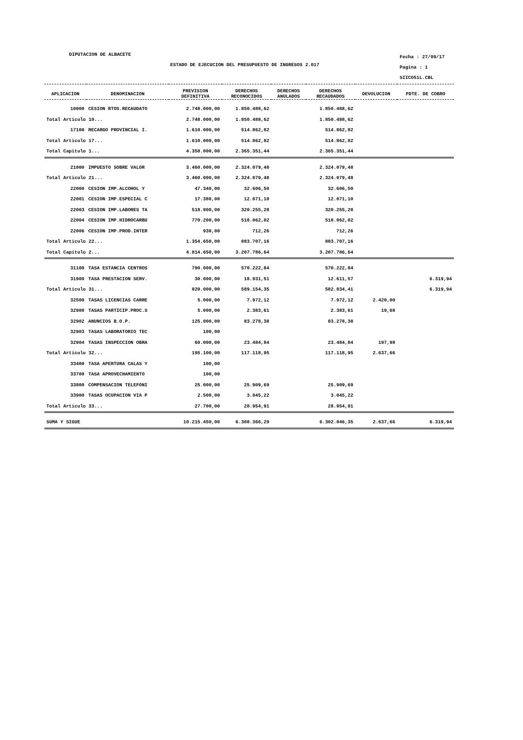DIPUTACION DE ALBACETE
ESTADO DE EJECUCION DEL PRESUPUESTO DE INGRESOS 2.017
Fecha : 27/09/17
Pagina : 1
SIICO51L.CBL
| APLICACION | DENOMINACION | PREVISION DEFINITIVA | DERECHOS RECONOCIDOS | DERECHOS ANULADOS | DERECHOS RECAUDADOS | DEVOLUCION | PDTE. DE COBRO |
| --- | --- | --- | --- | --- | --- | --- | --- |
| 10000 | CESION RTOS.RECAUDATO | 2.748.000,00 | 1.850.488,62 | | 1.850.488,62 | | |
| Total Articulo 10... | | 2.748.000,00 | 1.850.488,62 | | 1.850.488,62 | | |
| 17100 | RECARGO PROVINCIAL I. | 1.610.000,00 | 514.862,82 | | 514.862,82 | | |
| Total Articulo 17... | | 1.610.000,00 | 514.862,82 | | 514.862,82 | | |
| Total Capitulo 1... | | 4.358.000,00 | 2.365.351,44 | | 2.365.351,44 | | |
| 21000 | IMPUESTO SOBRE VALOR | 3.460.000,00 | 2.324.079,48 | | 2.324.079,48 | | |
| Total Articulo 21... | | 3.460.000,00 | 2.324.079,48 | | 2.324.079,48 | | |
| 22000 | CESION IMP.ALCOHOL Y | 47.340,00 | 32.606,50 | | 32.606,50 | | |
| 22001 | CESION IMP.ESPECIAL C | 17.380,00 | 12.071,10 | | 12.071,10 | | |
| 22003 | CESION IMP.LABORES TA | 518.800,00 | 320.255,28 | | 320.255,28 | | |
| 22004 | CESION IMP.HIDROCARBU | 770.200,00 | 518.062,02 | | 518.062,02 | | |
| 22006 | CESION IMP.PROD.INTER | 930,00 | 712,26 | | 712,26 | | |
| Total Articulo 22... | | 1.354.650,00 | 883.707,16 | | 883.707,16 | | |
| Total Capitulo 2... | | 4.814.650,00 | 3.207.786,64 | | 3.207.786,64 | | |
| 31100 | TASA ESTANCIA CENTROS | 790.000,00 | 570.222,84 | | 570.222,84 | | |
| 31900 | TASA PRESTACION SERV. | 30.000,00 | 18.931,51 | | 12.611,57 | | 6.319,94 |
| Total Articulo 31... | | 820.000,00 | 589.154,35 | | 582.834,41 | | 6.319,94 |
| 32500 | TASAS LICENCIAS CARRE | 5.000,00 | 7.972,12 | | 7.972,12 | 2.420,00 | |
| 32900 | TASAS PARTICIP.PROC.S | 5.000,00 | 2.383,61 | | 2.383,61 | 19,68 | |
| 32902 | ANUNCIOS B.O.P. | 125.000,00 | 83.278,38 | | 83.278,38 | | |
| 32903 | TASAS LABORATORIO TEC | 100,00 | | | | | |
| 32904 | TASAS INSPECCION OBRA | 60.000,00 | 23.484,84 | | 23.484,84 | 197,98 | |
| Total Articulo 32... | | 195.100,00 | 117.118,95 | | 117.118,95 | 2.637,66 | |
| 33400 | TASA APERTURA CALAS Y | 100,00 | | | | | |
| 33700 | TASA APROVECHAMIENTO | 100,00 | | | | | |
| 33800 | COMPENSACION TELEFONI | 25.000,00 | 25.909,69 | | 25.909,69 | | |
| 33900 | TASAS OCUPACION VIA P | 2.500,00 | 3.045,22 | | 3.045,22 | | |
| Total Articulo 33... | | 27.700,00 | 28.954,91 | | 28.954,91 | | |
| SUMA Y SIGUE | | 10.215.450,00 | 6.308.366,29 | | 6.302.046,35 | 2.637,66 | 6.319,94 |